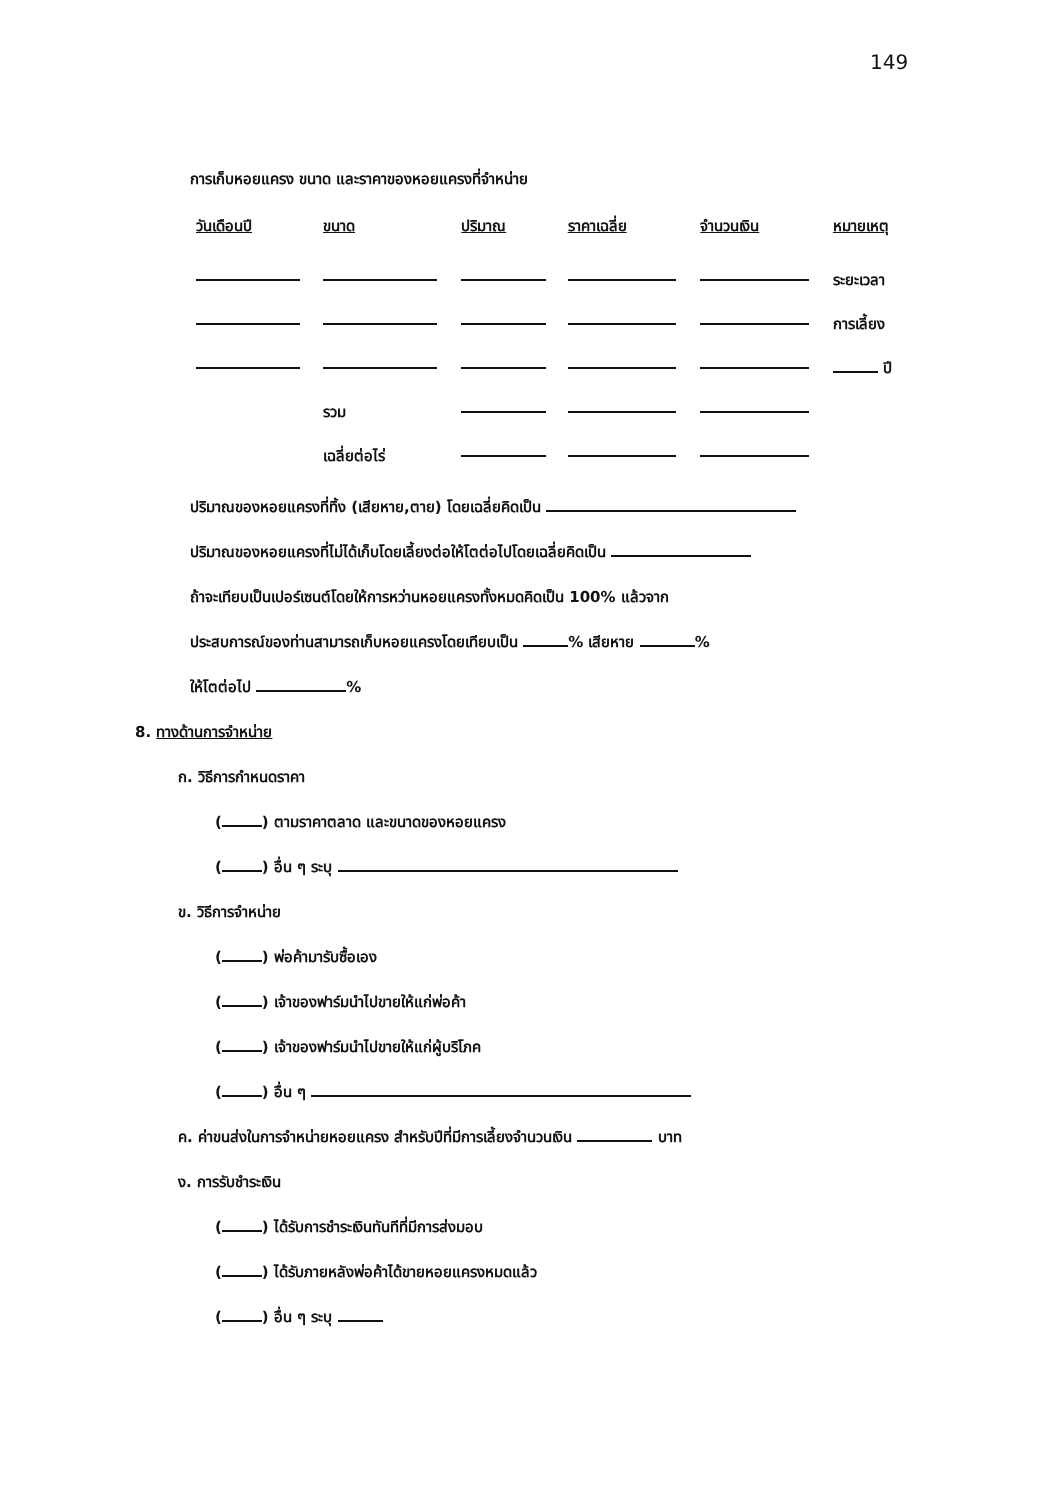149
การเก็บหอยแครง ขนาด และราคาของหอยแครงที่จำหน่าย
| วันเดือนปี | ขนาด | ปริมาณ | ราคาเฉลี่ย | จำนวนเงิน | หมายเหตุ |
| --- | --- | --- | --- | --- | --- |
| | | | | | ระยะเวลา |
| | | | | | การเลี้ยง |
| | | | | | ปี |
| | รวม | | | | |
| | เฉลี่ยต่อไร่ | | | | |
ปริมาณของหอยแครงที่ทิ้ง (เสียหาย,ตาย) โดยเฉลี่ยคิดเป็น
ปริมาณของหอยแครงที่ไม่ได้เก็บโดยเลี้ยงต่อให้โตต่อไปโดยเฉลี่ยคิดเป็น
ถ้าจะเทียบเป็นเปอร์เซนต์โดยให้การหว่านหอยแครงทั้งหมดคิดเป็น 100% แล้วจาก
ประสบการณ์ของท่านสามารถเก็บหอยแครงโดยเทียบเป็น % เสียหาย %
ให้โตต่อไป %
8. ทางด้านการจำหน่าย
ก. วิธีการกำหนดราคา
( ) ตามราคาตลาด และขนาดของหอยแครง
( ) อื่น ๆ ระบุ
ข. วิธีการจำหน่าย
( ) พ่อค้ามารับซื้อเอง
( ) เจ้าของฟาร์มนำไปขายให้แก่พ่อค้า
( ) เจ้าของฟาร์มนำไปขายให้แก่ผู้บริโภค
( ) อื่น ๆ
ค. ค่าขนส่งในการจำหน่ายหอยแครง สำหรับปีที่มีการเลี้ยงจำนวนเงิน บาท
ง. การรับชำระเงิน
( ) ได้รับการชำระเงินทันทีที่มีการส่งมอบ
( ) ได้รับภายหลังพ่อค้าได้ขายหอยแครงหมดแล้ว
( ) อื่น ๆ ระบุ